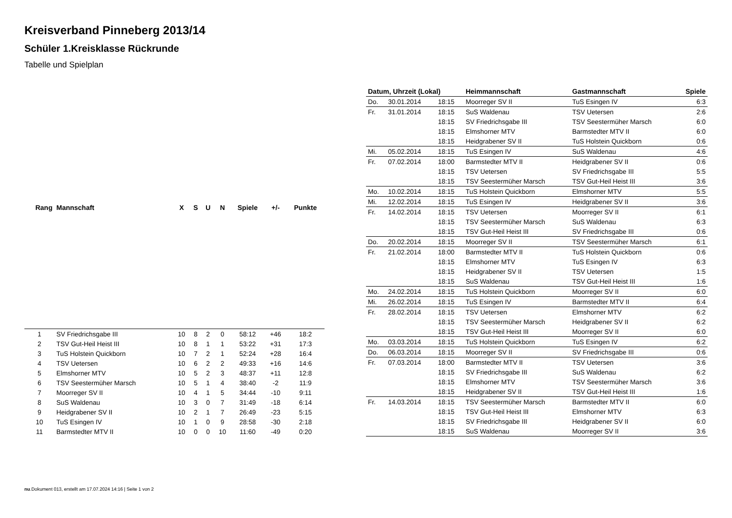Kreisverband Pinneberg 2013/14
Schüler 1.Kreisklasse Rückrunde
Tabelle und Spielplan
| Rang | Mannschaft | X | S | U | N | Spiele | +/- | Punkte |
| --- | --- | --- | --- | --- | --- | --- | --- | --- |
| 1 | SV Friedrichsgabe III | 10 | 8 | 2 | 0 | 58:12 | +46 | 18:2 |
| 2 | TSV Gut-Heil Heist III | 10 | 8 | 1 | 1 | 53:22 | +31 | 17:3 |
| 3 | TuS Holstein Quickborn | 10 | 7 | 2 | 1 | 52:24 | +28 | 16:4 |
| 4 | TSV Uetersen | 10 | 6 | 2 | 2 | 49:33 | +16 | 14:6 |
| 5 | Elmshorner MTV | 10 | 5 | 2 | 3 | 48:37 | +11 | 12:8 |
| 6 | TSV Seestermüher Marsch | 10 | 5 | 1 | 4 | 38:40 | -2 | 11:9 |
| 7 | Moorreger SV II | 10 | 4 | 1 | 5 | 34:44 | -10 | 9:11 |
| 8 | SuS Waldenau | 10 | 3 | 0 | 7 | 31:49 | -18 | 6:14 |
| 9 | Heidgrabener SV II | 10 | 2 | 1 | 7 | 26:49 | -23 | 5:15 |
| 10 | TuS Esingen IV | 10 | 1 | 0 | 9 | 28:58 | -30 | 2:18 |
| 11 | Barmstedter MTV II | 10 | 0 | 0 | 10 | 11:60 | -49 | 0:20 |
| Datum, Uhrzeit (Lokal) | | | Heimmannschaft | Gastmannschaft | Spiele |
| --- | --- | --- | --- | --- | --- |
| Do. | 30.01.2014 | 18:15 | Moorreger SV II | TuS Esingen IV | 6:3 |
| Fr. | 31.01.2014 | 18:15 | SuS Waldenau | TSV Uetersen | 2:6 |
| | | 18:15 | SV Friedrichsgabe III | TSV Seestermüher Marsch | 6:0 |
| | | 18:15 | Elmshorner MTV | Barmstedter MTV II | 6:0 |
| | | 18:15 | Heidgrabener SV II | TuS Holstein Quickborn | 0:6 |
| Mi. | 05.02.2014 | 18:15 | TuS Esingen IV | SuS Waldenau | 4:6 |
| Fr. | 07.02.2014 | 18:00 | Barmstedter MTV II | Heidgrabener SV II | 0:6 |
| | | 18:15 | TSV Uetersen | SV Friedrichsgabe III | 5:5 |
| | | 18:15 | TSV Seestermüher Marsch | TSV Gut-Heil Heist III | 3:6 |
| Mo. | 10.02.2014 | 18:15 | TuS Holstein Quickborn | Elmshorner MTV | 5:5 |
| Mi. | 12.02.2014 | 18:15 | TuS Esingen IV | Heidgrabener SV II | 3:6 |
| Fr. | 14.02.2014 | 18:15 | TSV Uetersen | Moorreger SV II | 6:1 |
| | | 18:15 | TSV Seestermüher Marsch | SuS Waldenau | 6:3 |
| | | 18:15 | TSV Gut-Heil Heist III | SV Friedrichsgabe III | 0:6 |
| Do. | 20.02.2014 | 18:15 | Moorreger SV II | TSV Seestermüher Marsch | 6:1 |
| Fr. | 21.02.2014 | 18:00 | Barmstedter MTV II | TuS Holstein Quickborn | 0:6 |
| | | 18:15 | Elmshorner MTV | TuS Esingen IV | 6:3 |
| | | 18:15 | Heidgrabener SV II | TSV Uetersen | 1:5 |
| | | 18:15 | SuS Waldenau | TSV Gut-Heil Heist III | 1:6 |
| Mo. | 24.02.2014 | 18:15 | TuS Holstein Quickborn | Moorreger SV II | 6:0 |
| Mi. | 26.02.2014 | 18:15 | TuS Esingen IV | Barmstedter MTV II | 6:4 |
| Fr. | 28.02.2014 | 18:15 | TSV Uetersen | Elmshorner MTV | 6:2 |
| | | 18:15 | TSV Seestermüher Marsch | Heidgrabener SV II | 6:2 |
| | | 18:15 | TSV Gut-Heil Heist III | Moorreger SV II | 6:0 |
| Mo. | 03.03.2014 | 18:15 | TuS Holstein Quickborn | TuS Esingen IV | 6:2 |
| Do. | 06.03.2014 | 18:15 | Moorreger SV II | SV Friedrichsgabe III | 0:6 |
| Fr. | 07.03.2014 | 18:00 | Barmstedter MTV II | TSV Uetersen | 3:6 |
| | | 18:15 | SV Friedrichsgabe III | SuS Waldenau | 6:2 |
| | | 18:15 | Elmshorner MTV | TSV Seestermüher Marsch | 3:6 |
| | | 18:15 | Heidgrabener SV II | TSV Gut-Heil Heist III | 1:6 |
| Fr. | 14.03.2014 | 18:15 | TSV Seestermüher Marsch | Barmstedter MTV II | 6:0 |
| | | 18:15 | TSV Gut-Heil Heist III | Elmshorner MTV | 6:3 |
| | | 18:15 | SV Friedrichsgabe III | Heidgrabener SV II | 6:0 |
| | | 18:15 | SuS Waldenau | Moorreger SV II | 3:6 |
nu.Dokument 013, erstellt am 17.07.2024 14:16 | Seite 1 von 2